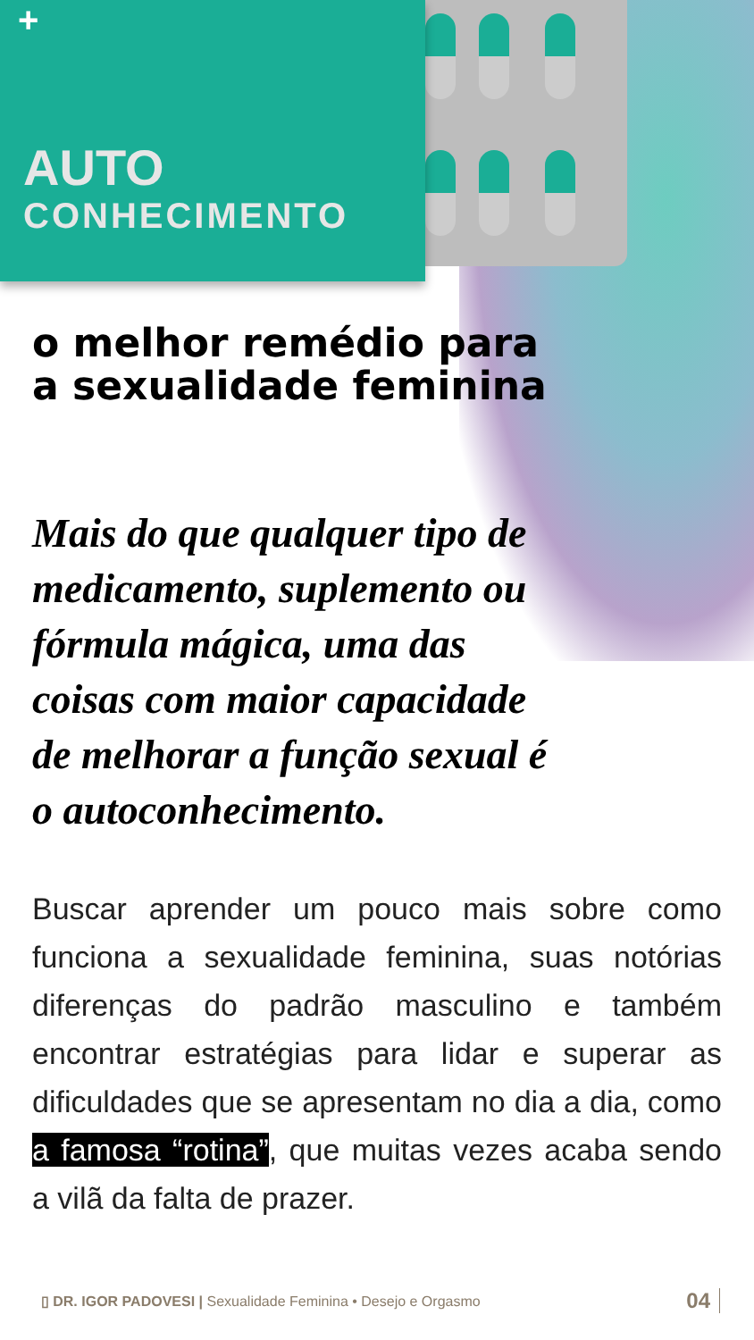+
AUTO
CONHECIMENTO
o melhor remédio para
a sexualidade feminina
Mais do que qualquer tipo de medicamento, suplemento ou fórmula mágica, uma das coisas com maior capacidade de melhorar a função sexual é o autoconhecimento.
Buscar aprender um pouco mais sobre como funciona a sexualidade feminina, suas notórias diferenças do padrão masculino e também encontrar estratégias para lidar e superar as dificuldades que se apresentam no dia a dia, como a famosa “rotina”, que muitas vezes acaba sendo a vilã da falta de prazer.
▯ DR. IGOR PADOVESI | Sexualidade Feminina • Desejo e Orgasmo 04